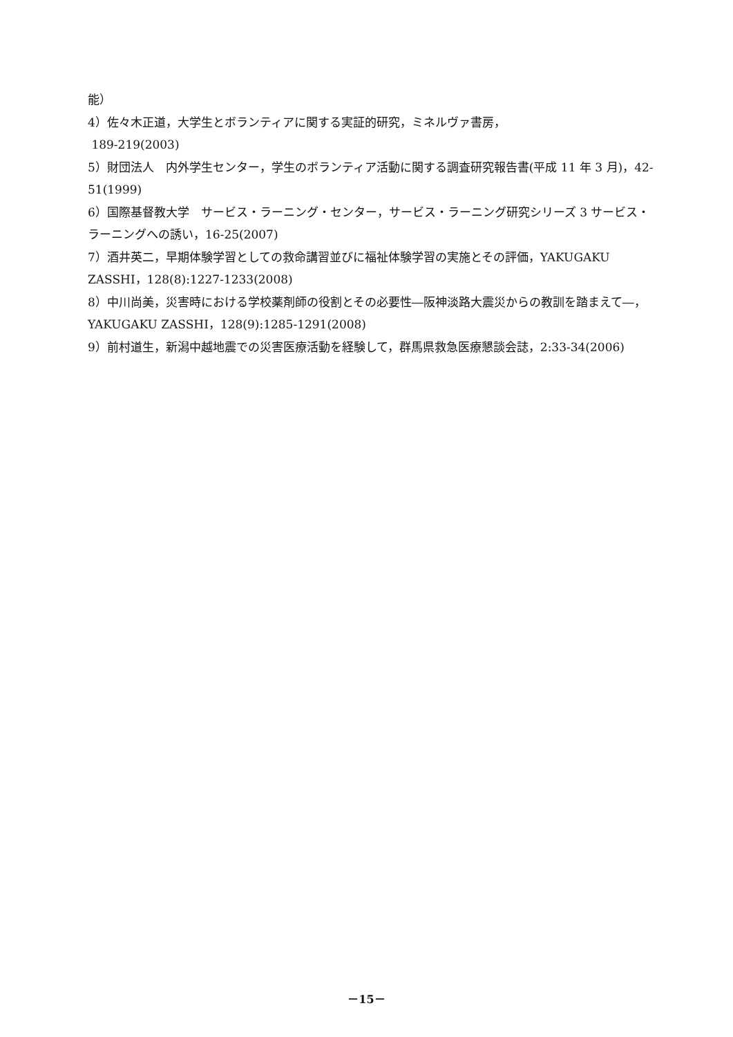能）
4）佐々木正道，大学生とボランティアに関する実証的研究，ミネルヴァ書房，
189-219(2003)
5）財団法人　内外学生センター，学生のボランティア活動に関する調査研究報告書(平成 11 年 3 月)，42-51(1999)
6）国際基督教大学　サービス・ラーニング・センター，サービス・ラーニング研究シリーズ 3 サービス・ラーニングへの誘い，16-25(2007)
7）酒井英二，早期体験学習としての救命講習並びに福祉体験学習の実施とその評価，YAKUGAKU ZASSHI，128(8):1227-1233(2008)
8）中川尚美，災害時における学校薬剤師の役割とその必要性―阪神淡路大震災からの教訓を踏まえて―，YAKUGAKU ZASSHI，128(9):1285-1291(2008)
9）前村道生，新潟中越地震での災害医療活動を経験して，群馬県救急医療懇談会誌，2:33-34(2006)
－15－